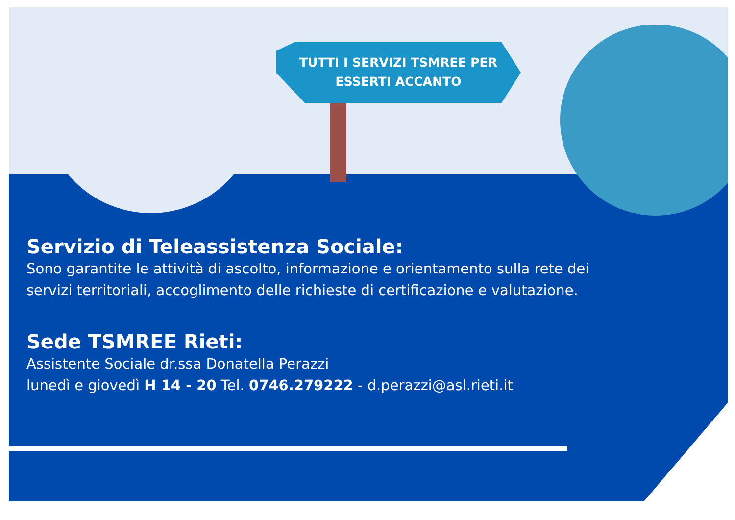TUTTI I SERVIZI TSMREE PER
ESSERTI ACCANTO
Servizio di Teleassistenza Sociale:
Sono garantite le attività di ascolto, informazione e orientamento sulla rete dei servizi territoriali, accoglimento delle richieste di certificazione e valutazione.
Sede TSMREE Rieti:
Assistente Sociale dr.ssa Donatella Perazzi
lunedì e giovedì H 14 - 20 Tel. 0746.279222 - d.perazzi@asl.rieti.it